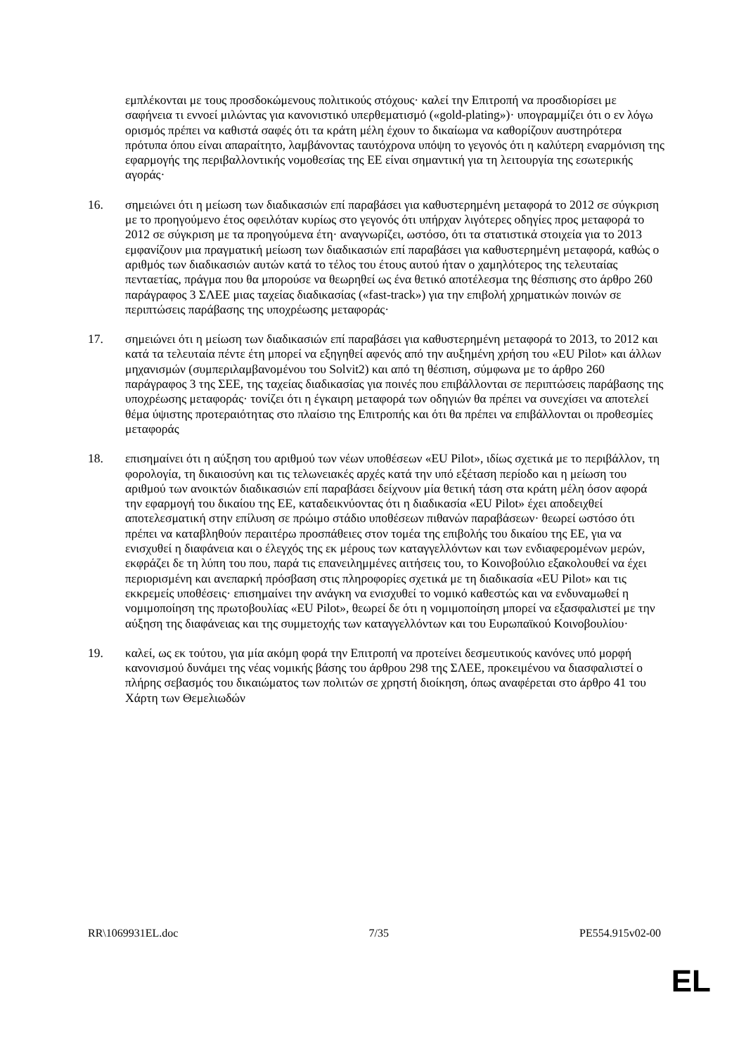εμπλέκονται με τους προσδοκώμενους πολιτικούς στόχους· καλεί την Επιτροπή να προσδιορίσει με σαφήνεια τι εννοεί μιλώντας για κανονιστικό υπερθεματισμό («gold-plating»)· υπογραμμίζει ότι ο εν λόγω ορισμός πρέπει να καθιστά σαφές ότι τα κράτη μέλη έχουν το δικαίωμα να καθορίζουν αυστηρότερα πρότυπα όπου είναι απαραίτητο, λαμβάνοντας ταυτόχρονα υπόψη το γεγονός ότι η καλύτερη εναρμόνιση της εφαρμογής της περιβαλλοντικής νομοθεσίας της ΕΕ είναι σημαντική για τη λειτουργία της εσωτερικής αγοράς·
16. σημειώνει ότι η μείωση των διαδικασιών επί παραβάσει για καθυστερημένη μεταφορά το 2012 σε σύγκριση με το προηγούμενο έτος οφειλόταν κυρίως στο γεγονός ότι υπήρχαν λιγότερες οδηγίες προς μεταφορά το 2012 σε σύγκριση με τα προηγούμενα έτη· αναγνωρίζει, ωστόσο, ότι τα στατιστικά στοιχεία για το 2013 εμφανίζουν μια πραγματική μείωση των διαδικασιών επί παραβάσει για καθυστερημένη μεταφορά, καθώς ο αριθμός των διαδικασιών αυτών κατά το τέλος του έτους αυτού ήταν ο χαμηλότερος της τελευταίας πενταετίας, πράγμα που θα μπορούσε να θεωρηθεί ως ένα θετικό αποτέλεσμα της θέσπισης στο άρθρο 260 παράγραφος 3 ΣΛΕΕ μιας ταχείας διαδικασίας («fast-track») για την επιβολή χρηματικών ποινών σε περιπτώσεις παράβασης της υποχρέωσης μεταφοράς·
17. σημειώνει ότι η μείωση των διαδικασιών επί παραβάσει για καθυστερημένη μεταφορά το 2013, το 2012 και κατά τα τελευταία πέντε έτη μπορεί να εξηγηθεί αφενός από την αυξημένη χρήση του «EU Pilot» και άλλων μηχανισμών (συμπεριλαμβανομένου του Solvit2) και από τη θέσπιση, σύμφωνα με το άρθρο 260 παράγραφος 3 της ΣΕΕ, της ταχείας διαδικασίας για ποινές που επιβάλλονται σε περιπτώσεις παράβασης της υποχρέωσης μεταφοράς· τονίζει ότι η έγκαιρη μεταφορά των οδηγιών θα πρέπει να συνεχίσει να αποτελεί θέμα ύψιστης προτεραιότητας στο πλαίσιο της Επιτροπής και ότι θα πρέπει να επιβάλλονται οι προθεσμίες μεταφοράς
18. επισημαίνει ότι η αύξηση του αριθμού των νέων υποθέσεων «EU Pilot», ιδίως σχετικά με το περιβάλλον, τη φορολογία, τη δικαιοσύνη και τις τελωνειακές αρχές κατά την υπό εξέταση περίοδο και η μείωση του αριθμού των ανοικτών διαδικασιών επί παραβάσει δείχνουν μία θετική τάση στα κράτη μέλη όσον αφορά την εφαρμογή του δικαίου της ΕΕ, καταδεικνύοντας ότι η διαδικασία «EU Pilot» έχει αποδειχθεί αποτελεσματική στην επίλυση σε πρώιμο στάδιο υποθέσεων πιθανών παραβάσεων· θεωρεί ωστόσο ότι πρέπει να καταβληθούν περαιτέρω προσπάθειες στον τομέα της επιβολής του δικαίου της ΕΕ, για να ενισχυθεί η διαφάνεια και ο έλεγχός της εκ μέρους των καταγγελλόντων και των ενδιαφερομένων μερών, εκφράζει δε τη λύπη του που, παρά τις επανειλημμένες αιτήσεις του, το Κοινοβούλιο εξακολουθεί να έχει περιορισμένη και ανεπαρκή πρόσβαση στις πληροφορίες σχετικά με τη διαδικασία «EU Pilot» και τις εκκρεμείς υποθέσεις· επισημαίνει την ανάγκη να ενισχυθεί το νομικό καθεστώς και να ενδυναμωθεί η νομιμοποίηση της πρωτοβουλίας «EU Pilot», θεωρεί δε ότι η νομιμοποίηση μπορεί να εξασφαλιστεί με την αύξηση της διαφάνειας και της συμμετοχής των καταγγελλόντων και του Ευρωπαϊκού Κοινοβουλίου·
19. καλεί, ως εκ τούτου, για μία ακόμη φορά την Επιτροπή να προτείνει δεσμευτικούς κανόνες υπό μορφή κανονισμού δυνάμει της νέας νομικής βάσης του άρθρου 298 της ΣΛΕΕ, προκειμένου να διασφαλιστεί ο πλήρης σεβασμός του δικαιώματος των πολιτών σε χρηστή διοίκηση, όπως αναφέρεται στο άρθρο 41 του Χάρτη των Θεμελιωδών
RR\1069931EL.doc 7/35 PE554.915v02-00
EL